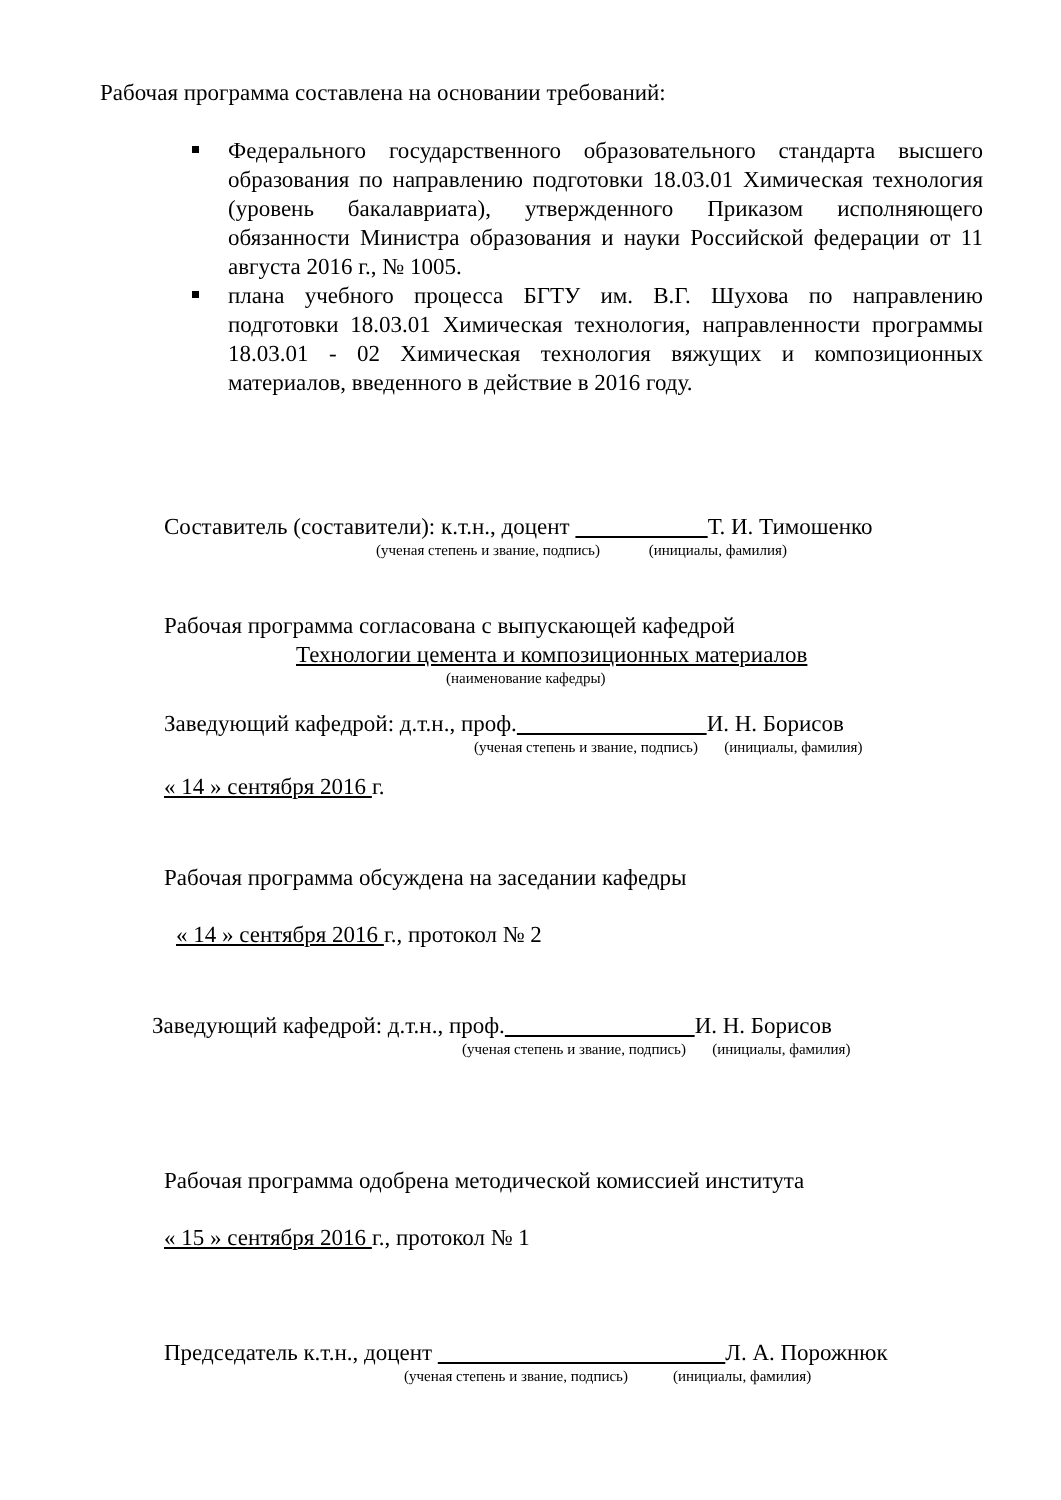Рабочая программа составлена на основании требований:
Федерального государственного образовательного стандарта высшего образования по направлению подготовки 18.03.01 Химическая технология (уровень бакалавриата), утвержденного Приказом исполняющего обязанности Министра образования и науки Российской федерации от 11 августа 2016 г., № 1005.
плана учебного процесса БГТУ им. В.Г. Шухова по направлению подготовки 18.03.01 Химическая технология, направленности программы 18.03.01 - 02 Химическая технология вяжущих и композиционных материалов, введенного в действие в 2016 году.
Составитель (составители): к.т.н., доцент Т. И. Тимошенко
(ученая степень и звание, подпись) (инициалы, фамилия)
Рабочая программа согласована с выпускающей кафедрой
Технологии цемента и композиционных материалов
(наименование кафедры)
Заведующий кафедрой: д.т.н., проф. И. Н. Борисов
(ученая степень и звание, подпись) (инициалы, фамилия)
« 14 » сентября 2016 г.
Рабочая программа обсуждена на заседании кафедры
« 14 » сентября 2016 г., протокол № 2
Заведующий кафедрой: д.т.н., проф. И. Н. Борисов
(ученая степень и звание, подпись) (инициалы, фамилия)
Рабочая программа одобрена методической комиссией института
« 15 » сентября 2016 г., протокол № 1
Председатель к.т.н., доцент Л. А. Порожнюк
(ученая степень и звание, подпись) (инициалы, фамилия)